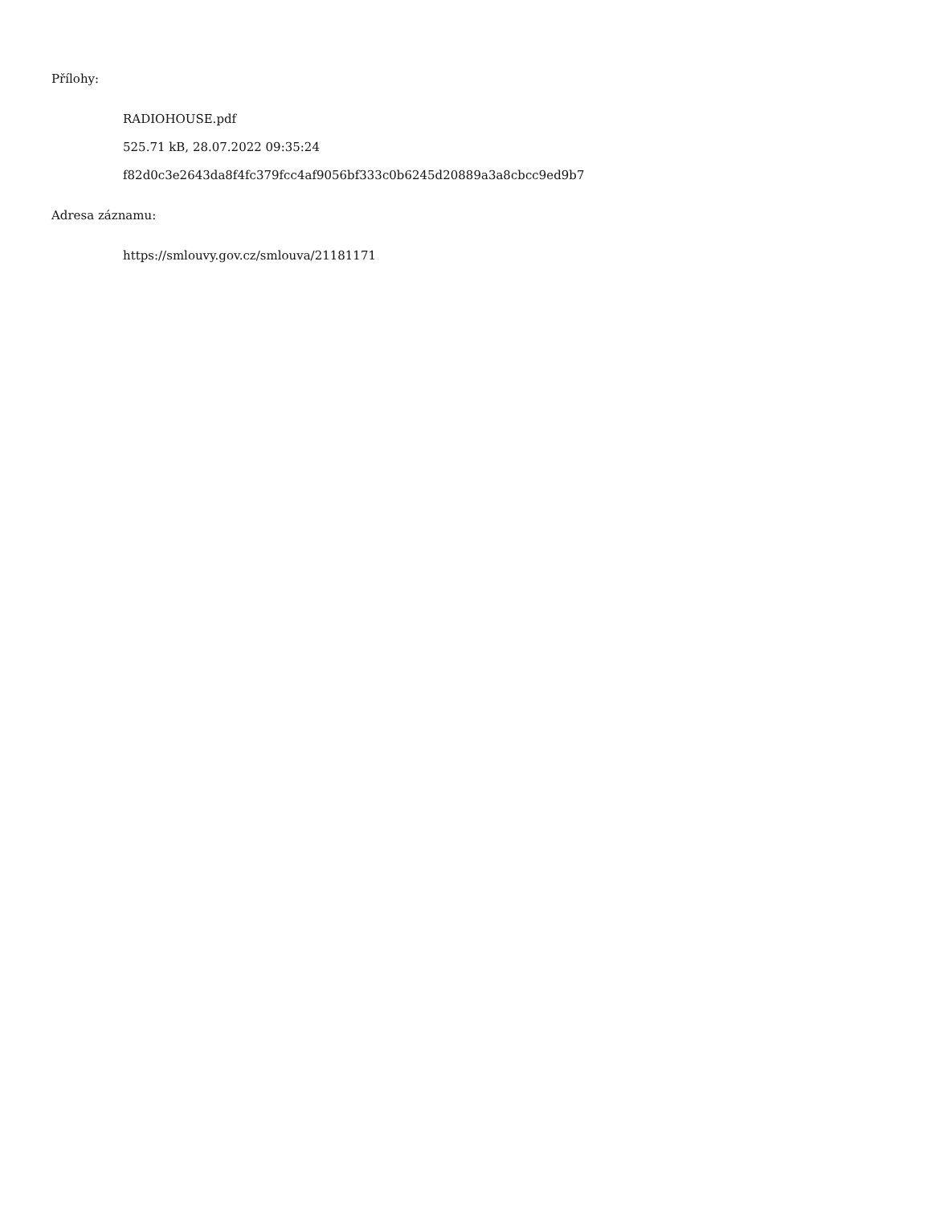Přílohy:
RADIOHOUSE.pdf
525.71 kB, 28.07.2022 09:35:24
f82d0c3e2643da8f4fc379fcc4af9056bf333c0b6245d20889a3a8cbcc9ed9b7
Adresa záznamu:
https://smlouvy.gov.cz/smlouva/21181171